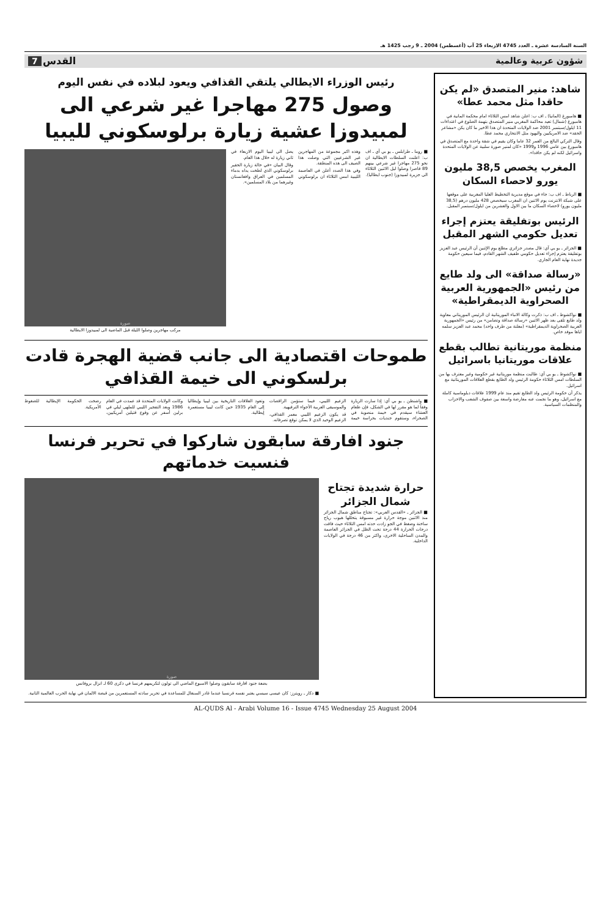السنة السادسة عشرة ـ العدد 4745 الاربعاء 25 آب (أغسطس) 2004 ـ 9 رجب 1425 هـ
شؤون عربية وعالمية القدس 7
شاهد: منير المتصدق «لم يكن حاقدا مثل محمد عطا»
■ هامبورغ (المانيا) ـ اف ب: اعلن شاهد امس الثلاثاء امام محكمة المانية في هامبورغ (شمال) تعيد محاكمة المغربي منير المتصدق بتهمة الضلوع في اعتداءات 11 ايلول/سبتمبر 2001 ضد الولايات المتحدة ان هذا الاخير ما كان يكن «مشاعر الحقد» ضد الامريكيين واليهود مثل الانتحاري محمد عطا.
وقال التركي البالغ من العمر 32 عاما وكان يقيم في شقة واحدة مع المتصدق في هامبورغ بين عامي 1996 و1999 «كان لمنير صورة سلبية عن الولايات المتحدة واسرائيل لكنه لم يكن حاقدا».
المغرب يخصص 38,5 مليون يورو لاحصاء السكان
■ الرباط ـ اف ب: جاء في موقع مديرية التخطيط العليا المغربية على موقعها على شبكة الانترنت يوم الاثنين ان المغرب سيخصص 428 مليون درهم (38,5 مليون يورو) لاحصاء السكان ما بين الاول والعشرين من ايلول/سبتمبر المقبل.
الرئيس بوتفليقة يعتزم إجراء تعديل حكومي الشهر المقبل
■ الجزائر ـ يو بي آي: قال مصدر جزائري مطلع يوم الإثنين أن الرئيس عبد العزيز بوتفليقة يعتزم إجراء تعديل حكومي طفيف الشهر القادم، فيما سيعين حكومة جديدة نهاية العام الجاري.
«رسالة صداقة» الى ولد طايع من رئيس «الجمهورية العربية الصحراوية الديمقراطية»
■ نواكشوط ـ اف ب: ذكرت وكالة الانباء الموريتانية ان الرئيس الموريتاني معاوية ولد طايع تلقى بعد ظهر الاثنين «رسالة صداقة وتضامن» من رئيس «الجمهورية العربية الصحراوية الديمقراطية» (معلنة من طرف واحد) محمد عبد العزيز سلمه اياها موفد خاص.
منظمة موريتانية تطالب بقطع علاقات موريتانيا باسرائيل
■ نواكشوط ـ يو بي آي: طالبت منظمة موريتانية غير حكومية وغير معترف بها من السلطات امس الثلاثاء حكومة الرئيس ولد الطايع بقطع العلاقات الموريتانية مع اسرائيل.
يذكر أن حكومة الرئيس ولد الطايع تقيم منذ عام 1999 علاقات دبلوماسية كاملة مع اسرائيل، وهو ما نجمت عنه معارضة واسعة بين صفوف الشعب والاحزاب والمنظمات السياسية.
رئيس الوزراء الايطالي يلتقي القذافي ويعود لبلاده في نفس اليوم
وصول 275 مهاجرا غير شرعي الى لمبيدوزا عشية زيارة برلوسكوني لليبيا
■ روما ـ طرابلس ـ يو بي آي ـ اف ب: اعلنت السلطات الايطالية ان نحو 275 مهاجرا غير شرعي بينهم 89 قاصرا وصلوا ليل الاثنين الثلاثاء الى جزيرة لمبيدوزا (جنوب ايطاليا).
وهذه اكبر مجموعة من المهاجرين غير الشرعيين التي وصلت هذا الصيف الى هذه المنطقة.
وفي هذا الصدد أعلن في العاصمة الليبية امس الثلاثاء ان برلوسكوني يصل الى ليبيا اليوم الاربعاء في ثاني زيارة له خلال هذا العام.
وقال البيان «في حالة زيارة الحقير برلوسكوني الذي لطخت يداه بدماء المسلمين في العراق وافغانستان وغيرهما من بلاد المسلمين».
صورة
مركب مهاجرين وصلوا الليلة قبل الماضية الى لمبيدوزا الايطالية
طموحات اقتصادية الى جانب قضية الهجرة قادت برلسكوني الى خيمة القذافي
■ واشنطن ـ يو بي آي: إذا سارت الزيارة وفقاً لما هو مقرر لها في الشكل، فإن طعام العشاء سيقدم في خيمة منصوبة في الصحراء، وستقوم جنديات بحراسة خيمة الزعيم الليبي، فيما ستؤمن الراقصات والموسيقى العربية الأجواء الترفيهية.
قد يكون الزعيم الليبي معمر القذافي، الزعيم الوحيد الذي لا يمكن توقع تصرفاته.
وتعود العلاقات التاريخية بين ليبيا وإيطاليا إلى العام 1935 حين كانت ليبيا مستعمرة إيطالية.
وكانت الولايات المتحدة قد عمدت في العام 1986 وبعد التفجير الليبي للملهى ليلي في برلين أسفر عن وقوع قتيلين أمريكيين، رضخت الحكومة الإيطالية للضغوط الأمريكية.
جنود افارقة سابقون شاركوا في تحرير فرنسا فنسيت خدماتهم
حرارة شديدة تجتاح شمال الجزائر
■ الجزائر ـ «القدس العربي»: تجتاح مناطق شمال الجزائر منذ الاثنين موجة حرارة غير مسبوقة يتخللها هبوب رياح ساخنة وضغط في الجو زادت حدته امس الثلاثاء حيث فاقت درجات الحرارة 44 درجة تحت الظل في الجزائر العاصمة والمدن الساحلية الاخرى، واكثر من 46 درجة في الولايات الداخلية.
صورة
بضعة جنود افارقة سابقون وصلوا الاسبوع الماضي الى تولون لتكريمهم فرنسا في ذكرى 60 لـ انزال بروفانس
■ دكار ـ رويترز: كان عيسى سيسي يعتبر نفسه فرنسيا عندما غادر السنغال للمساعدة في تحرير سادته المستعمرين من قبضة الالمان في نهاية الحرب العالمية الثانية.
AL-QUDS Al - Arabi Volume 16 - Issue 4745 Wednesday 25 August 2004